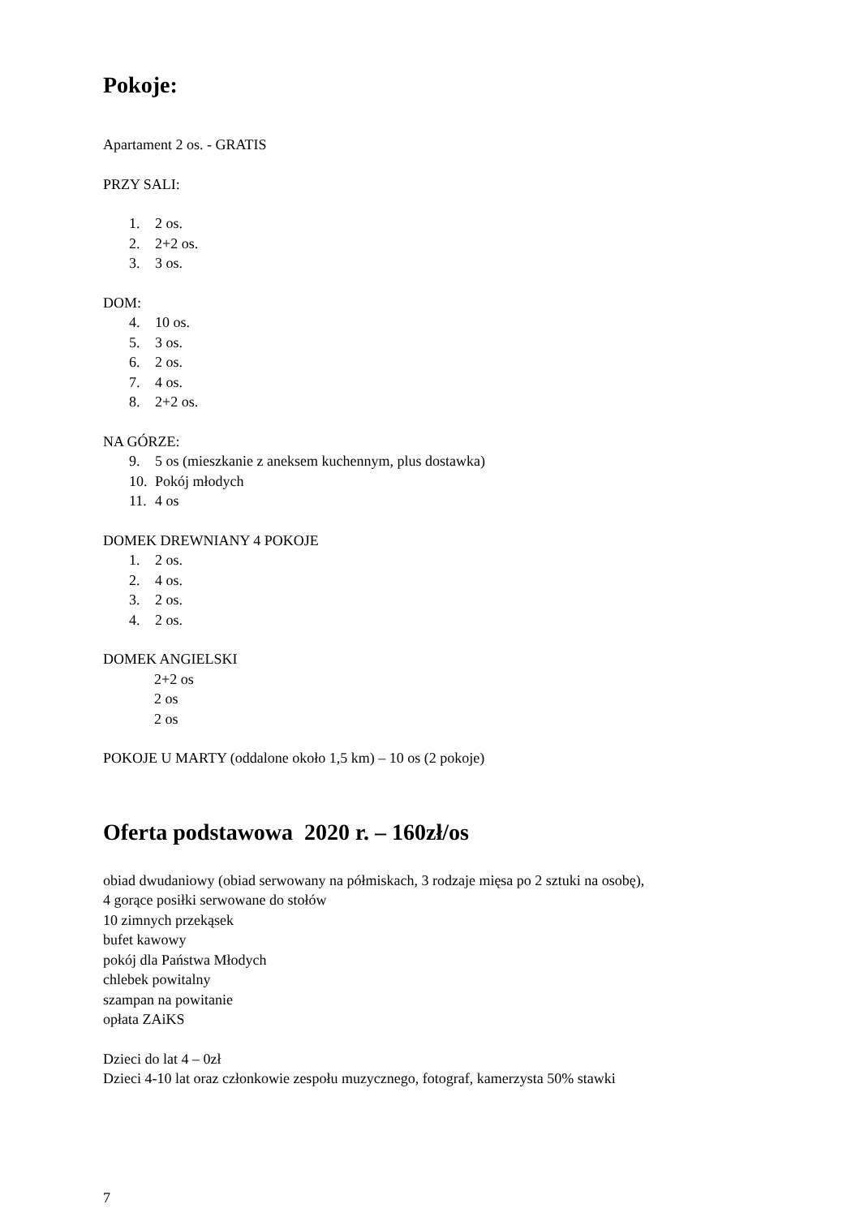Pokoje:
Apartament 2 os. - GRATIS
PRZY SALI:
1. 2 os.
2. 2+2 os.
3. 3 os.
DOM:
4. 10 os.
5. 3 os.
6. 2 os.
7. 4 os.
8. 2+2 os.
NA GÓRZE:
9. 5 os (mieszkanie z aneksem kuchennym, plus dostawka)
10. Pokój młodych
11. 4 os
DOMEK DREWNIANY 4 POKOJE
1. 2 os.
2. 4 os.
3. 2 os.
4. 2 os.
DOMEK ANGIELSKI
2+2 os
2 os
2 os
POKOJE U MARTY (oddalone około 1,5 km) – 10 os (2 pokoje)
Oferta podstawowa 2020 r. – 160zł/os
obiad dwudaniowy (obiad serwowany na półmiskach, 3 rodzaje mięsa po 2 sztuki na osobę),
4 gorące posiłki serwowane do stołów
10 zimnych przekąsek
bufet kawowy
pokój dla Państwa Młodych
chlebek powitalny
szampan na powitanie
opłata ZAiKS
Dzieci do lat 4 – 0zł
Dzieci 4-10 lat oraz członkowie zespołu muzycznego, fotograf, kamerzysta 50% stawki
7